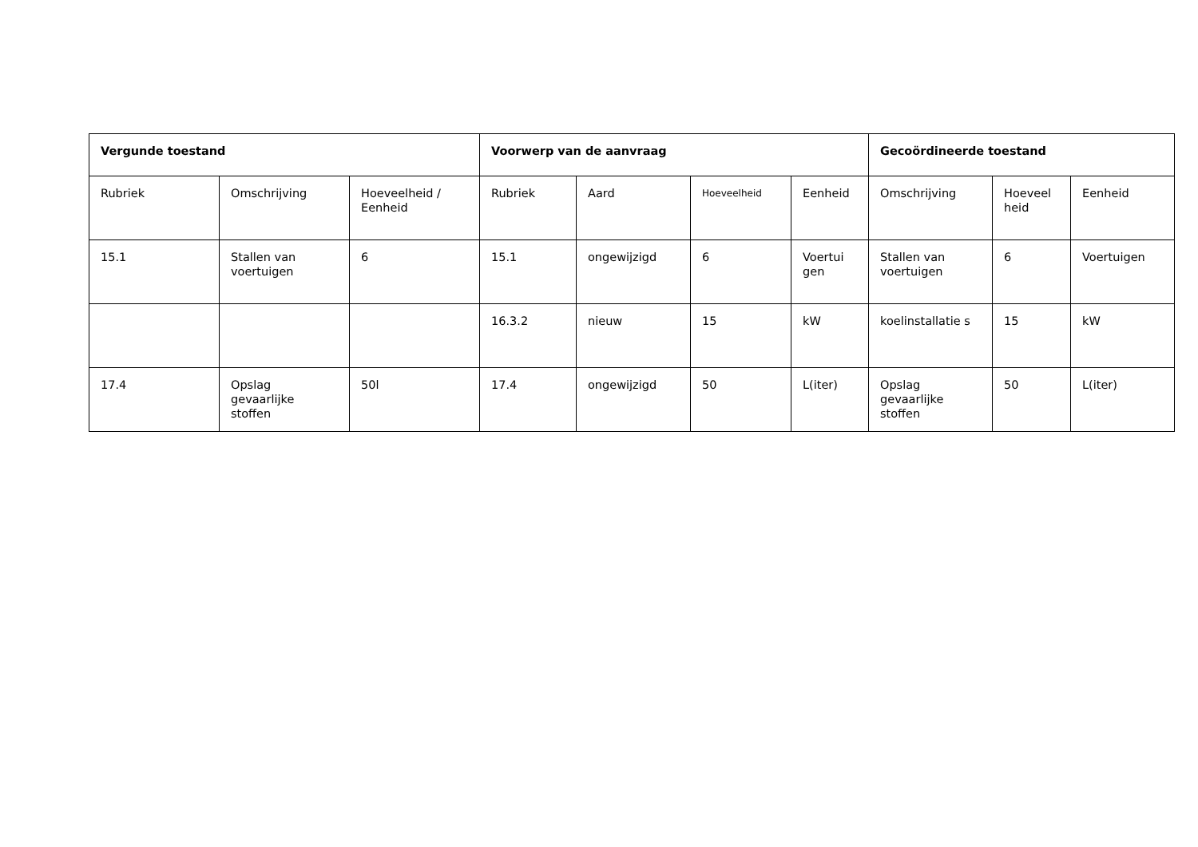| Vergunde toestand | | | Voorwerp van de aanvraag | | | | Gecoördineerde toestand | | |
| --- | --- | --- | --- | --- | --- | --- | --- | --- | --- |
| Rubriek | Omschrijving | Hoeveelheid / Eenheid | Rubriek | Aard | Hoeveelheid | Eenheid | Omschrijving | Hoeveel heid | Eenheid |
| 15.1 | Stallen van voertuigen | 6 | 15.1 | ongewijzigd | 6 | Voertui gen | Stallen van voertuigen | 6 | Voertuigen |
| | | | 16.3.2 | nieuw | 15 | kW | koelinstallatie s | 15 | kW |
| 17.4 | Opslag gevaarlijke stoffen | 50l | 17.4 | ongewijzigd | 50 | L(iter) | Opslag gevaarlijke stoffen | 50 | L(iter) |